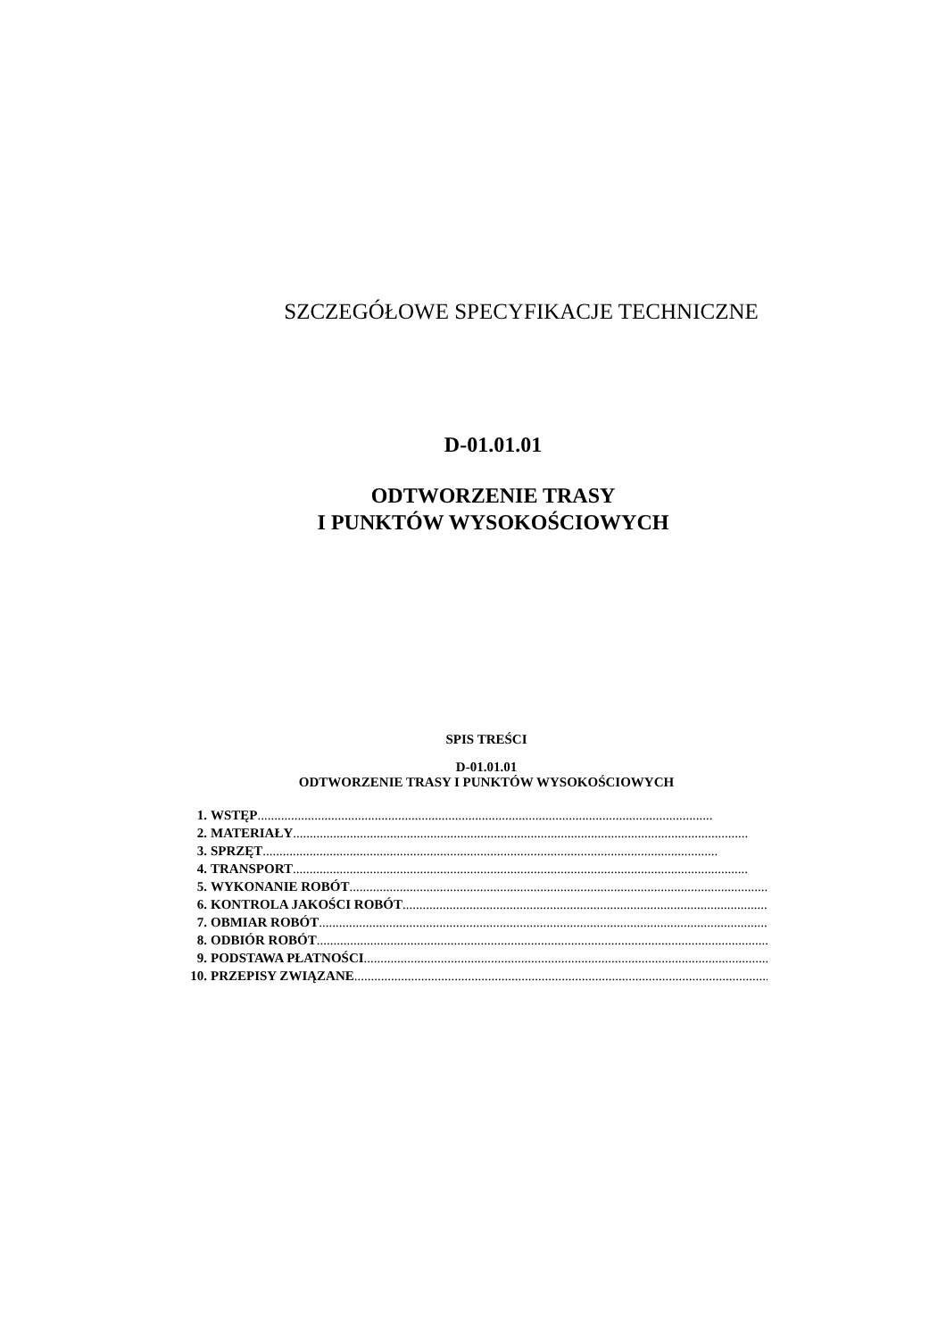SZCZEGÓŁOWE SPECYFIKACJE TECHNICZNE
D-01.01.01
ODTWORZENIE TRASY
I PUNKTÓW WYSOKOŚCIOWYCH
SPIS TREŚCI
D-01.01.01
ODTWORZENIE TRASY I PUNKTÓW WYSOKOŚCIOWYCH
1. WSTĘP........................................................................................................................................
2. MATERIAŁY........................................................................................................................................
3. SPRZĘT........................................................................................................................................
4. TRANSPORT........................................................................................................................................
5. WYKONANIE ROBÓT........................................................................................................................................
6. KONTROLA JAKOŚCI ROBÓT........................................................................................................................................
7. OBMIAR ROBÓT........................................................................................................................................
8. ODBIÓR ROBÓT........................................................................................................................................
9. PODSTAWA PŁATNOŚCI........................................................................................................................................
10. PRZEPISY ZWIĄZANE........................................................................................................................................